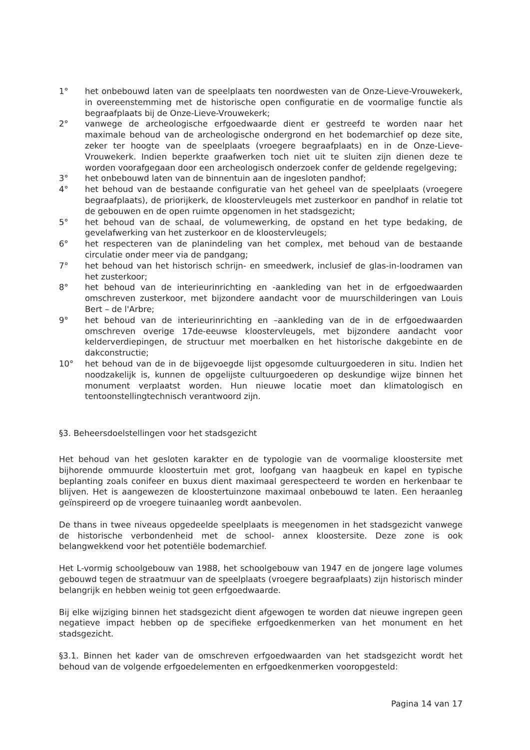1° het onbebouwd laten van de speelplaats ten noordwesten van de Onze-Lieve-Vrouwekerk, in overeenstemming met de historische open configuratie en de voormalige functie als begraafplaats bij de Onze-Lieve-Vrouwekerk;
2° vanwege de archeologische erfgoedwaarde dient er gestreefd te worden naar het maximale behoud van de archeologische ondergrond en het bodemarchief op deze site, zeker ter hoogte van de speelplaats (vroegere begraafplaats) en in de Onze-Lieve-Vrouwekerk. Indien beperkte graafwerken toch niet uit te sluiten zijn dienen deze te worden voorafgegaan door een archeologisch onderzoek confer de geldende regelgeving;
3° het onbebouwd laten van de binnentuin aan de ingesloten pandhof;
4° het behoud van de bestaande configuratie van het geheel van de speelplaats (vroegere begraafplaats), de priorijkerk, de kloostervleugels met zusterkoor en pandhof in relatie tot de gebouwen en de open ruimte opgenomen in het stadsgezicht;
5° het behoud van de schaal, de volumewerking, de opstand en het type bedaking, de gevelafwerking van het zusterkoor en de kloostervleugels;
6° het respecteren van de planindeling van het complex, met behoud van de bestaande circulatie onder meer via de pandgang;
7° het behoud van het historisch schrijn- en smeedwerk, inclusief de glas-in-loodramen van het zusterkoor;
8° het behoud van de interieurinrichting en -aankleding van het in de erfgoedwaarden omschreven zusterkoor, met bijzondere aandacht voor de muurschilderingen van Louis Bert – de l'Arbre;
9° het behoud van de interieurinrichting en –aankleding van de in de erfgoedwaarden omschreven overige 17de-eeuwse kloostervleugels, met bijzondere aandacht voor kelderverdiepingen, de structuur met moerbalken en het historische dakgebinte en de dakconstructie;
10° het behoud van de in de bijgevoegde lijst opgesomde cultuurgoederen in situ. Indien het noodzakelijk is, kunnen de opgelijste cultuurgoederen op deskundige wijze binnen het monument verplaatst worden. Hun nieuwe locatie moet dan klimatologisch en tentoonstellingtechnisch verantwoord zijn.
§3. Beheersdoelstellingen voor het stadsgezicht
Het behoud van het gesloten karakter en de typologie van de voormalige kloostersite met bijhorende ommuurde kloostertuin met grot, loofgang van haagbeuk en kapel en typische beplanting zoals conifeer en buxus dient maximaal gerespecteerd te worden en herkenbaar te blijven. Het is aangewezen de kloostertuinzone maximaal onbebouwd te laten. Een heraanleg geïnspireerd op de vroegere tuinaanleg wordt aanbevolen.
De thans in twee niveaus opgedeelde speelplaats is meegenomen in het stadsgezicht vanwege de historische verbondenheid met de school- annex kloostersite. Deze zone is ook belangwekkend voor het potentiële bodemarchief.
Het L-vormig schoolgebouw van 1988, het schoolgebouw van 1947 en de jongere lage volumes gebouwd tegen de straatmuur van de speelplaats (vroegere begraafplaats) zijn historisch minder belangrijk en hebben weinig tot geen erfgoedwaarde.
Bij elke wijziging binnen het stadsgezicht dient afgewogen te worden dat nieuwe ingrepen geen negatieve impact hebben op de specifieke erfgoedkenmerken van het monument en het stadsgezicht.
§3.1. Binnen het kader van de omschreven erfgoedwaarden van het stadsgezicht wordt het behoud van de volgende erfgoedelementen en erfgoedkenmerken vooropgesteld:
Pagina 14 van 17